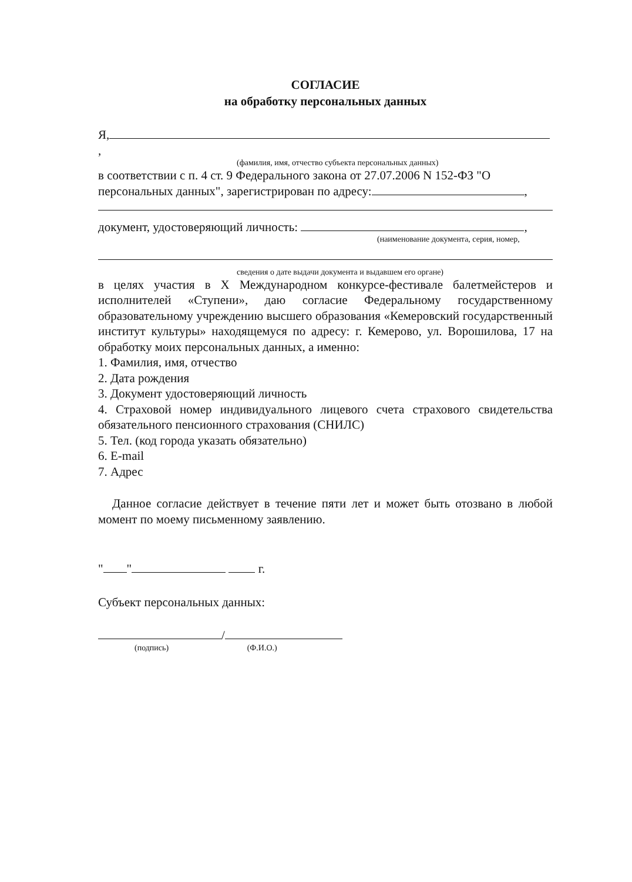СОГЛАСИЕ
на обработку персональных данных
Я, ,
(фамилия, имя, отчество субъекта персональных данных)
в соответствии с п. 4 ст. 9 Федерального закона от 27.07.2006 N 152-ФЗ "О персональных данных", зарегистрирован по адресу: ,
документ, удостоверяющий личность: ,
(наименование документа, серия, номер,
сведения о дате выдачи документа и выдавшем его органе)
в целях участия в X Международном конкурсе-фестивале балетмейстеров и исполнителей «Ступени», даю согласие Федеральному государственному образовательному учреждению высшего образования «Кемеровский государственный институт культуры» находящемуся по адресу: г. Кемерово, ул. Ворошилова, 17 на обработку моих персональных данных, а именно:
1. Фамилия, имя, отчество
2. Дата рождения
3. Документ удостоверяющий личность
4. Страховой номер индивидуального лицевого счета страхового свидетельства обязательного пенсионного страхования (СНИЛС)
5. Тел. (код города указать обязательно)
6. E-mail
7. Адрес
Данное согласие действует в течение пяти лет и может быть отозвано в любой момент по моему письменному заявлению.
" " г.
Субъект персональных данных:
/
(подпись) (Ф.И.О.)